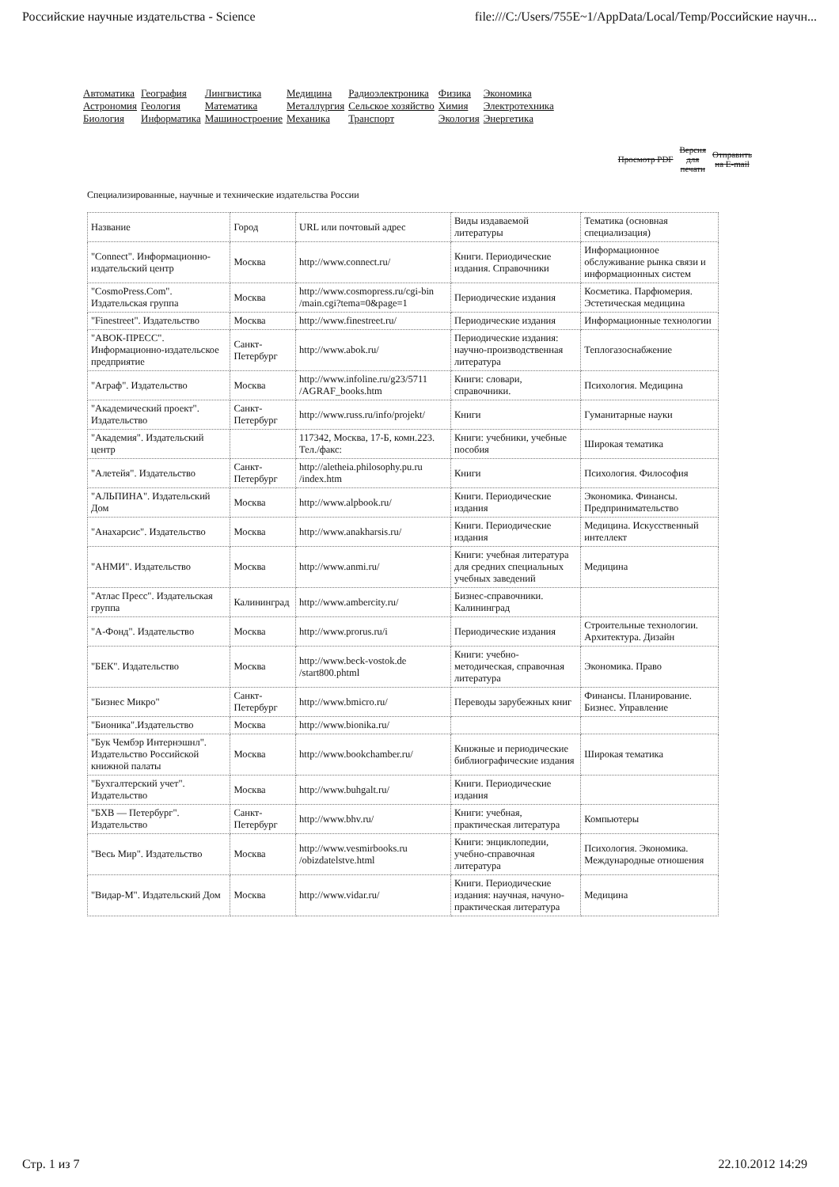Российские научные издательства - Science file:///C:/Users/755E~1/AppData/Local/Temp/Российские научн...
| Автоматика | География | Лингвистика | Медицина | Радиоэлектроника | Физика | Экономика |
| Астрономия | Геология | Математика | Металлургия | Сельское хозяйство | Химия | Электротехника |
| Биология | Информатика | Машиностроение | Механика | Транспорт | Экология | Энергетика |
Просмотр PDF Версия
для
печати Отправить
на E-mail
Специализированные, научные и технические издательства России
| Название | Город | URL или почтовый адрес | Виды издаваемой литературы | Тематика (основная специализация) |
| --- | --- | --- | --- | --- |
| "Connect". Информационно-издательский центр | Москва | http://www.connect.ru/ | Книги. Периодические издания. Справочники | Информационное обслуживание рынка связи и информационных систем |
| "CosmoPress.Com". Издательская группа | Москва | http://www.cosmopress.ru/cgi-bin /main.cgi?tema=0&page=1 | Периодические издания | Косметика. Парфюмерия. Эстетическая медицина |
| "Finestreet". Издательство | Москва | http://www.finestreet.ru/ | Периодические издания | Информационные технологии |
| "АВОК-ПРЕСС". Информационно-издательское предприятие | Санкт-Петербург | http://www.abok.ru/ | Периодические издания: научно-производственная литература | Теплогазоснабжение |
| "Аграф". Издательство | Москва | http://www.infoline.ru/g23/5711 /AGRAF_books.htm | Книги: словари, справочники. | Психология. Медицина |
| "Академический проект". Издательство | Санкт-Петербург | http://www.russ.ru/info/projekt/ | Книги | Гуманитарные науки |
| "Академия". Издательский центр | | 117342, Москва, 17-Б, комн.223. Тел./факс: | Книги: учебники, учебные пособия | Широкая тематика |
| "Алетейя". Издательство | Санкт-Петербург | http://aletheia.philosophy.pu.ru /index.htm | Книги | Психология. Философия |
| "АЛЬПИНА". Издательский Дом | Москва | http://www.alpbook.ru/ | Книги. Периодические издания | Экономика. Финансы. Предпринимательство |
| "Анахарсис". Издательство | Москва | http://www.anakharsis.ru/ | Книги. Периодические издания | Медицина. Искусственный интеллект |
| "АНМИ". Издательство | Москва | http://www.anmi.ru/ | Книги: учебная литература для средних специальных учебных заведений | Медицина |
| "Атлас Пресс". Издательская группа | Калининград | http://www.ambercity.ru/ | Бизнес-справочники. Калининград | |
| "А-Фонд". Издательство | Москва | http://www.prorus.ru/i | Периодические издания | Строительные технологии. Архитектура. Дизайн |
| "БЕК". Издательство | Москва | http://www.beck-vostok.de /start800.phtml | Книги: учебно-методическая, справочная литература | Экономика. Право |
| "Бизнес Микро" | Санкт-Петербург | http://www.bmicro.ru/ | Переводы зарубежных книг | Финансы. Планирование. Бизнес. Управление |
| "Бионика".Издательство | Москва | http://www.bionika.ru/ | | |
| "Бук Чембэр Интернэшнл". Издательство Российской книжной палаты | Москва | http://www.bookchamber.ru/ | Книжные и периодические библиографические издания | Широкая тематика |
| "Бухгалтерский учет". Издательство | Москва | http://www.buhgalt.ru/ | Книги. Периодические издания | |
| "БХВ — Петербург". Издательство | Санкт-Петербург | http://www.bhv.ru/ | Книги: учебная, практическая литература | Компьютеры |
| "Весь Мир". Издательство | Москва | http://www.vesmirbooks.ru /obizdatelstve.html | Книги: энциклопедии, учебно-справочная литература | Психология. Экономика. Международные отношения |
| "Видар-М". Издательский Дом | Москва | http://www.vidar.ru/ | Книги. Периодические издания: научная, начуно-практическая литература | Медицина |
Стр. 1 из 7 22.10.2012 14:29